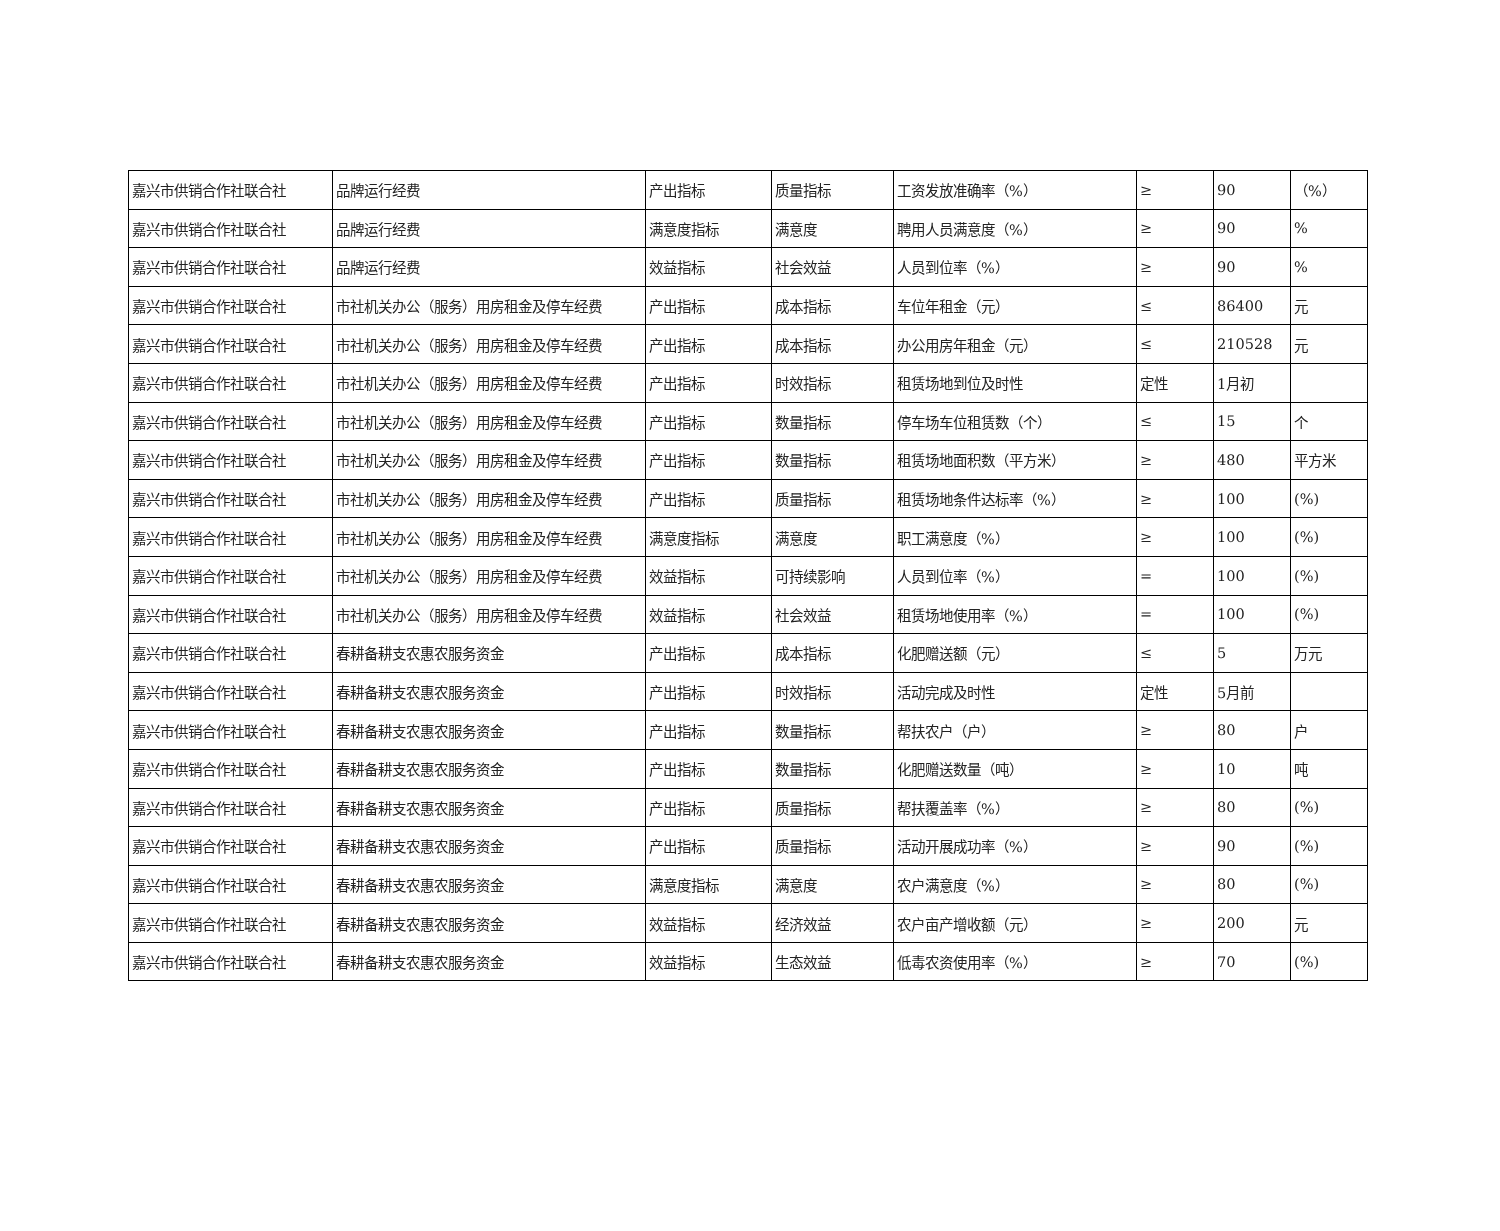| 嘉兴市供销合作社联合社 | 品牌运行经费 | 产出指标 | 质量指标 | 工资发放准确率（%） | ≥ | 90 | （%） |
| 嘉兴市供销合作社联合社 | 品牌运行经费 | 满意度指标 | 满意度 | 聘用人员满意度（%） | ≥ | 90 | % |
| 嘉兴市供销合作社联合社 | 品牌运行经费 | 效益指标 | 社会效益 | 人员到位率（%） | ≥ | 90 | % |
| 嘉兴市供销合作社联合社 | 市社机关办公（服务）用房租金及停车经费 | 产出指标 | 成本指标 | 车位年租金（元） | ≤ | 86400 | 元 |
| 嘉兴市供销合作社联合社 | 市社机关办公（服务）用房租金及停车经费 | 产出指标 | 成本指标 | 办公用房年租金（元） | ≤ | 210528 | 元 |
| 嘉兴市供销合作社联合社 | 市社机关办公（服务）用房租金及停车经费 | 产出指标 | 时效指标 | 租赁场地到位及时性 | 定性 | 1月初 | |
| 嘉兴市供销合作社联合社 | 市社机关办公（服务）用房租金及停车经费 | 产出指标 | 数量指标 | 停车场车位租赁数（个） | ≤ | 15 | 个 |
| 嘉兴市供销合作社联合社 | 市社机关办公（服务）用房租金及停车经费 | 产出指标 | 数量指标 | 租赁场地面积数（平方米） | ≥ | 480 | 平方米 |
| 嘉兴市供销合作社联合社 | 市社机关办公（服务）用房租金及停车经费 | 产出指标 | 质量指标 | 租赁场地条件达标率（%） | ≥ | 100 | (%) |
| 嘉兴市供销合作社联合社 | 市社机关办公（服务）用房租金及停车经费 | 满意度指标 | 满意度 | 职工满意度（%） | ≥ | 100 | (%) |
| 嘉兴市供销合作社联合社 | 市社机关办公（服务）用房租金及停车经费 | 效益指标 | 可持续影响 | 人员到位率（%） | = | 100 | (%) |
| 嘉兴市供销合作社联合社 | 市社机关办公（服务）用房租金及停车经费 | 效益指标 | 社会效益 | 租赁场地使用率（%） | = | 100 | (%) |
| 嘉兴市供销合作社联合社 | 春耕备耕支农惠农服务资金 | 产出指标 | 成本指标 | 化肥赠送额（元） | ≤ | 5 | 万元 |
| 嘉兴市供销合作社联合社 | 春耕备耕支农惠农服务资金 | 产出指标 | 时效指标 | 活动完成及时性 | 定性 | 5月前 | |
| 嘉兴市供销合作社联合社 | 春耕备耕支农惠农服务资金 | 产出指标 | 数量指标 | 帮扶农户（户） | ≥ | 80 | 户 |
| 嘉兴市供销合作社联合社 | 春耕备耕支农惠农服务资金 | 产出指标 | 数量指标 | 化肥赠送数量（吨） | ≥ | 10 | 吨 |
| 嘉兴市供销合作社联合社 | 春耕备耕支农惠农服务资金 | 产出指标 | 质量指标 | 帮扶覆盖率（%） | ≥ | 80 | (%) |
| 嘉兴市供销合作社联合社 | 春耕备耕支农惠农服务资金 | 产出指标 | 质量指标 | 活动开展成功率（%） | ≥ | 90 | (%) |
| 嘉兴市供销合作社联合社 | 春耕备耕支农惠农服务资金 | 满意度指标 | 满意度 | 农户满意度（%） | ≥ | 80 | (%) |
| 嘉兴市供销合作社联合社 | 春耕备耕支农惠农服务资金 | 效益指标 | 经济效益 | 农户亩产增收额（元） | ≥ | 200 | 元 |
| 嘉兴市供销合作社联合社 | 春耕备耕支农惠农服务资金 | 效益指标 | 生态效益 | 低毒农资使用率（%） | ≥ | 70 | (%) |